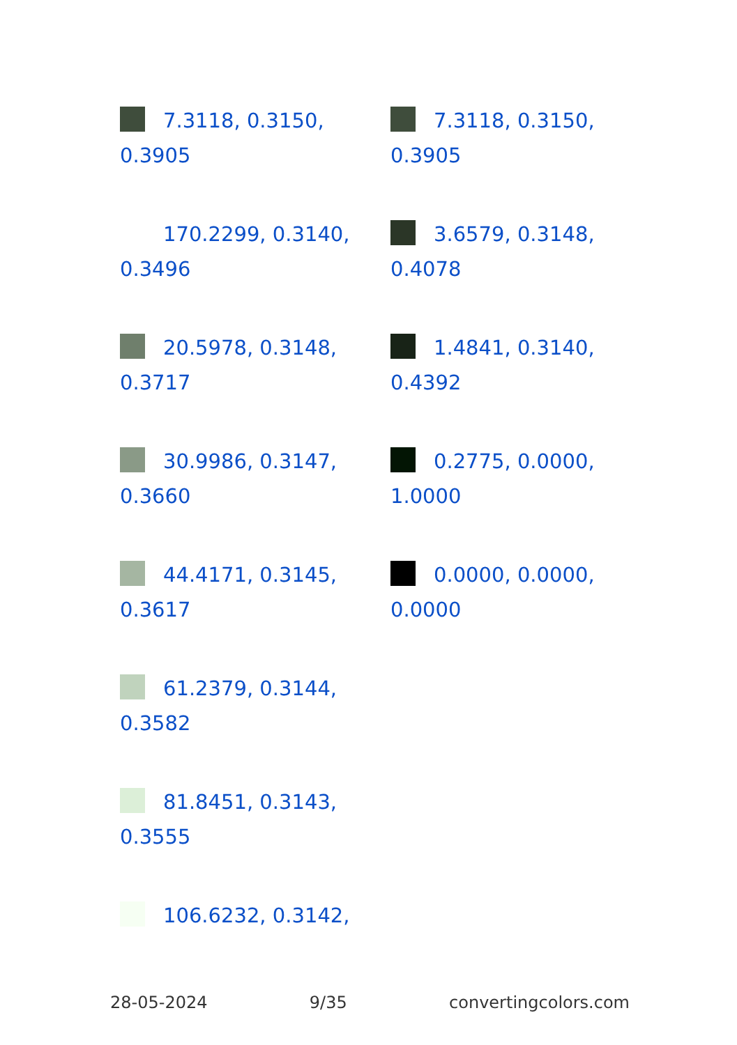7.3118, 0.3150,
0.3905
7.3118, 0.3150,
0.3905
170.2299, 0.3140,
0.3496
3.6579, 0.3148,
0.4078
20.5978, 0.3148,
0.3717
1.4841, 0.3140,
0.4392
30.9986, 0.3147,
0.3660
0.2775, 0.0000,
1.0000
44.4171, 0.3145,
0.3617
0.0000, 0.0000,
0.0000
61.2379, 0.3144,
0.3582
81.8451, 0.3143,
0.3555
106.6232, 0.3142,
28-05-2024 9/35 convertingcolors.com